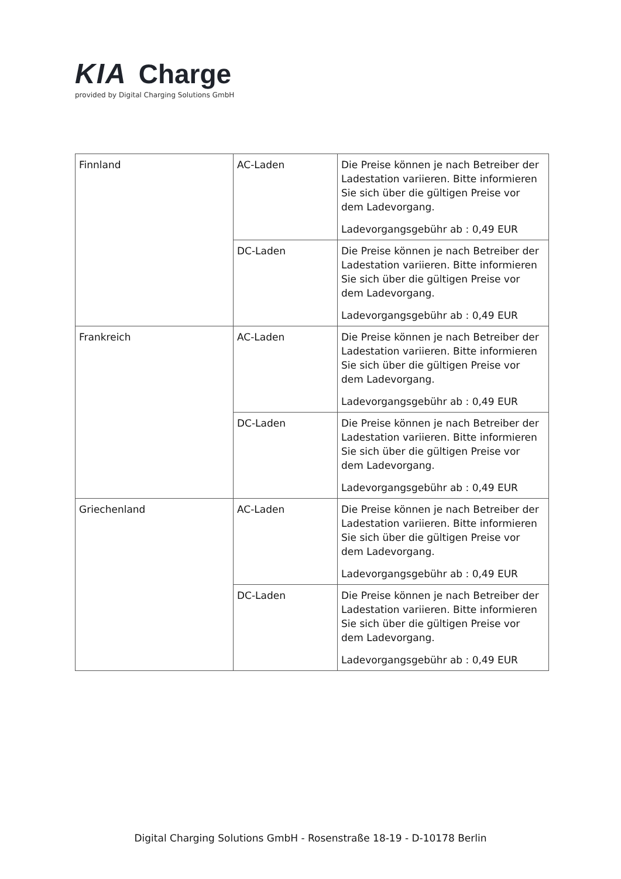KIA Charge
provided by Digital Charging Solutions GmbH
| Finnland | AC-Laden | Die Preise können je nach Betreiber der Ladestation variieren. Bitte informieren Sie sich über die gültigen Preise vor dem Ladevorgang. Ladevorgangsgebühr ab : 0,49 EUR |
| | DC-Laden | Die Preise können je nach Betreiber der Ladestation variieren. Bitte informieren Sie sich über die gültigen Preise vor dem Ladevorgang. Ladevorgangsgebühr ab : 0,49 EUR |
| Frankreich | AC-Laden | Die Preise können je nach Betreiber der Ladestation variieren. Bitte informieren Sie sich über die gültigen Preise vor dem Ladevorgang. Ladevorgangsgebühr ab : 0,49 EUR |
| | DC-Laden | Die Preise können je nach Betreiber der Ladestation variieren. Bitte informieren Sie sich über die gültigen Preise vor dem Ladevorgang. Ladevorgangsgebühr ab : 0,49 EUR |
| Griechenland | AC-Laden | Die Preise können je nach Betreiber der Ladestation variieren. Bitte informieren Sie sich über die gültigen Preise vor dem Ladevorgang. Ladevorgangsgebühr ab : 0,49 EUR |
| | DC-Laden | Die Preise können je nach Betreiber der Ladestation variieren. Bitte informieren Sie sich über die gültigen Preise vor dem Ladevorgang. Ladevorgangsgebühr ab : 0,49 EUR |
Digital Charging Solutions GmbH - Rosenstraße 18-19 - D-10178 Berlin